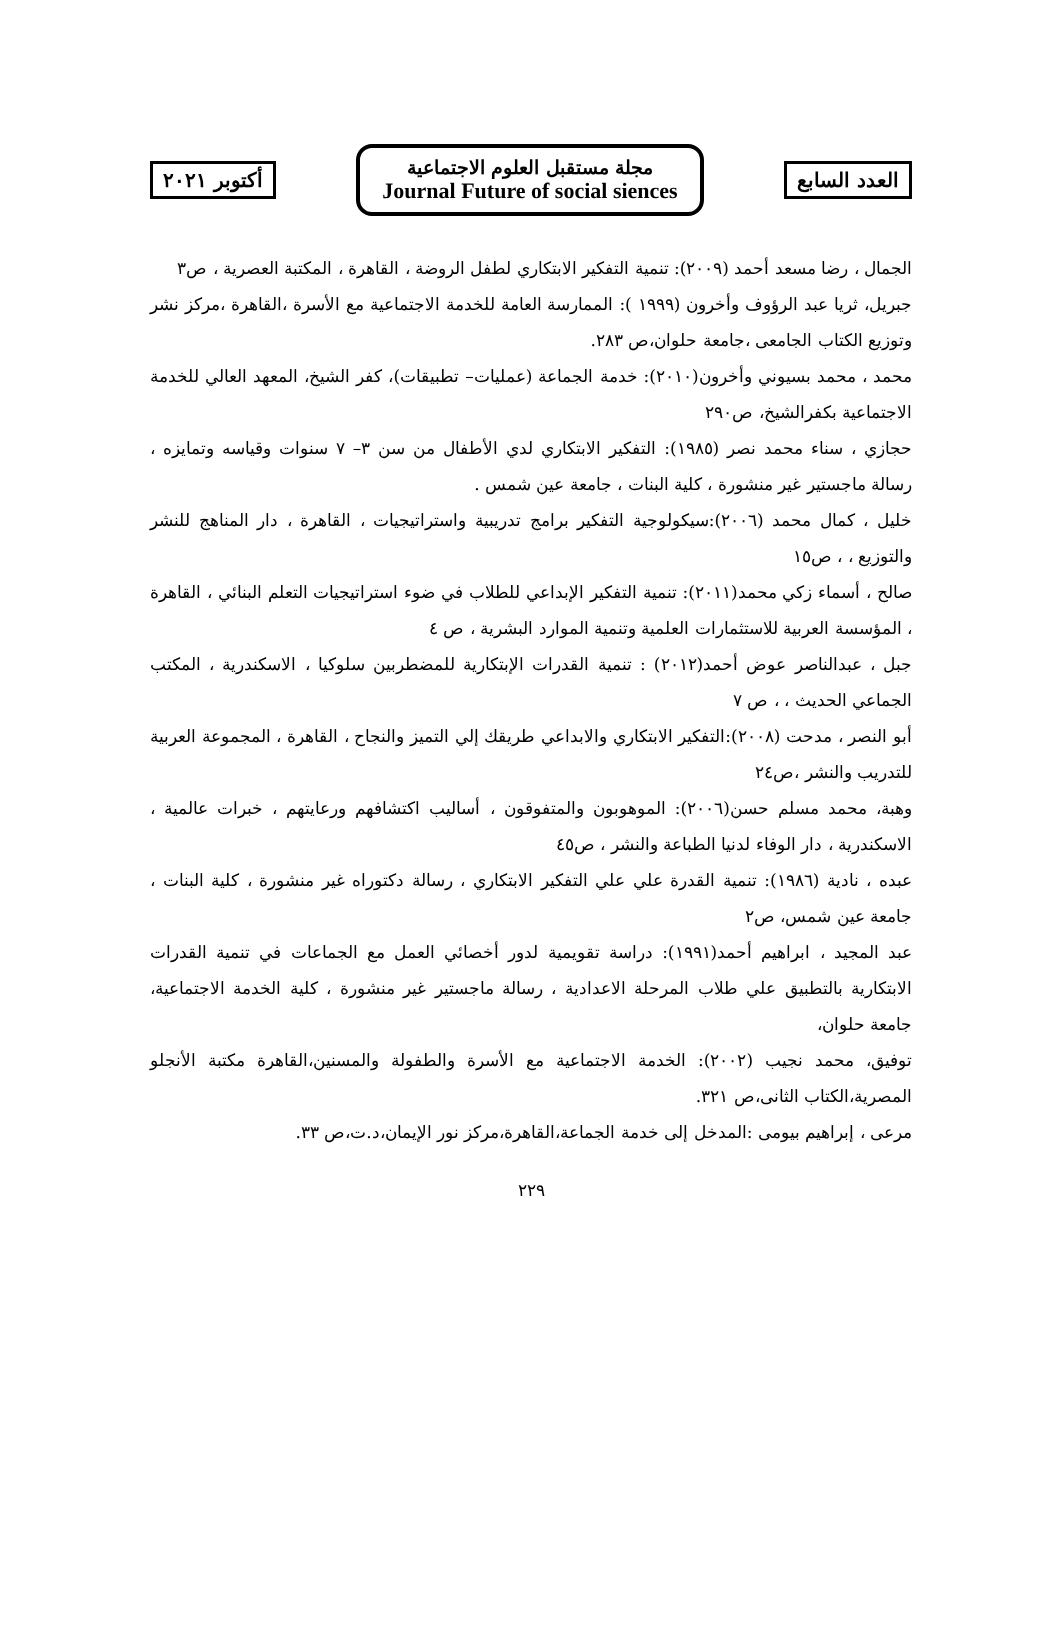العدد السابع
مجلة مستقبل العلوم الاجتماعية
Journal Future of social siences
أكتوبر ٢٠٢١
الجمال ، رضا مسعد أحمد (٢٠٠٩): تنمية التفكير الابتكاري لطفل الروضة ، القاهرة ، المكتبة العصرية ، ص٣
جبريل، ثريا عبد الرؤوف وأخرون (١٩٩٩ ): الممارسة العامة للخدمة الاجتماعية مع الأسرة ،القاهرة ،مركز نشر وتوزيع الكتاب الجامعى ،جامعة حلوان،ص ٢٨٣.
محمد ، محمد بسيوني وأخرون(٢٠١٠): خدمة الجماعة (عمليات– تطبيقات)، كفر الشيخ، المعهد العالي للخدمة الاجتماعية بكفرالشيخ، ص٢٩٠
حجازي ، سناء محمد نصر (١٩٨٥): التفكير الابتكاري لدي الأطفال من سن ٣– ٧ سنوات وقياسه وتمايزه ، رسالة ماجستير غير منشورة ، كلية البنات ، جامعة عين شمس .
خليل ، كمال محمد (٢٠٠٦):سيكولوجية التفكير برامج تدريبية واستراتيجيات ، القاهرة ، دار المناهج للنشر والتوزيع ، ، ص١٥
صالح ، أسماء زكي محمد(٢٠١١): تنمية التفكير الإبداعي للطلاب في ضوء استراتيجيات التعلم البنائي ، القاهرة ، المؤسسة العربية للاستثمارات العلمية وتنمية الموارد البشرية ، ص ٤
جبل ، عبدالناصر عوض أحمد(٢٠١٢) : تنمية القدرات الإبتكارية للمضطربين سلوكيا ، الاسكندرية ، المكتب الجماعي الحديث ، ، ص ٧
أبو النصر ، مدحت (٢٠٠٨):التفكير الابتكاري والابداعي طريقك إلي التميز والنجاح ، القاهرة ، المجموعة العربية للتدريب والنشر ،ص٢٤
وهبة، محمد مسلم حسن(٢٠٠٦): الموهوبون والمتفوقون ، أساليب اكتشافهم ورعايتهم ، خبرات عالمية ، الاسكندرية ، دار الوفاء لدنيا الطباعة والنشر ، ص٤٥
عبده ، نادية (١٩٨٦): تنمية القدرة علي علي التفكير الابتكاري ، رسالة دكتوراه غير منشورة ، كلية البنات ، جامعة عين شمس، ص٢
عبد المجيد ، ابراهيم أحمد(١٩٩١): دراسة تقويمية لدور أخصائي العمل مع الجماعات في تنمية القدرات الابتكارية بالتطبيق علي طلاب المرحلة الاعدادية ، رسالة ماجستير غير منشورة ، كلية الخدمة الاجتماعية، جامعة حلوان،
توفيق، محمد نجيب (٢٠٠٢): الخدمة الاجتماعية مع الأسرة والطفولة والمسنين،القاهرة مكتبة الأنجلو المصرية،الكتاب الثانى،ص ٣٢١.
مرعى ، إبراهيم بيومى :المدخل إلى خدمة الجماعة،القاهرة،مركز نور الإيمان،د.ت،ص ٣٣.
٢٢٩